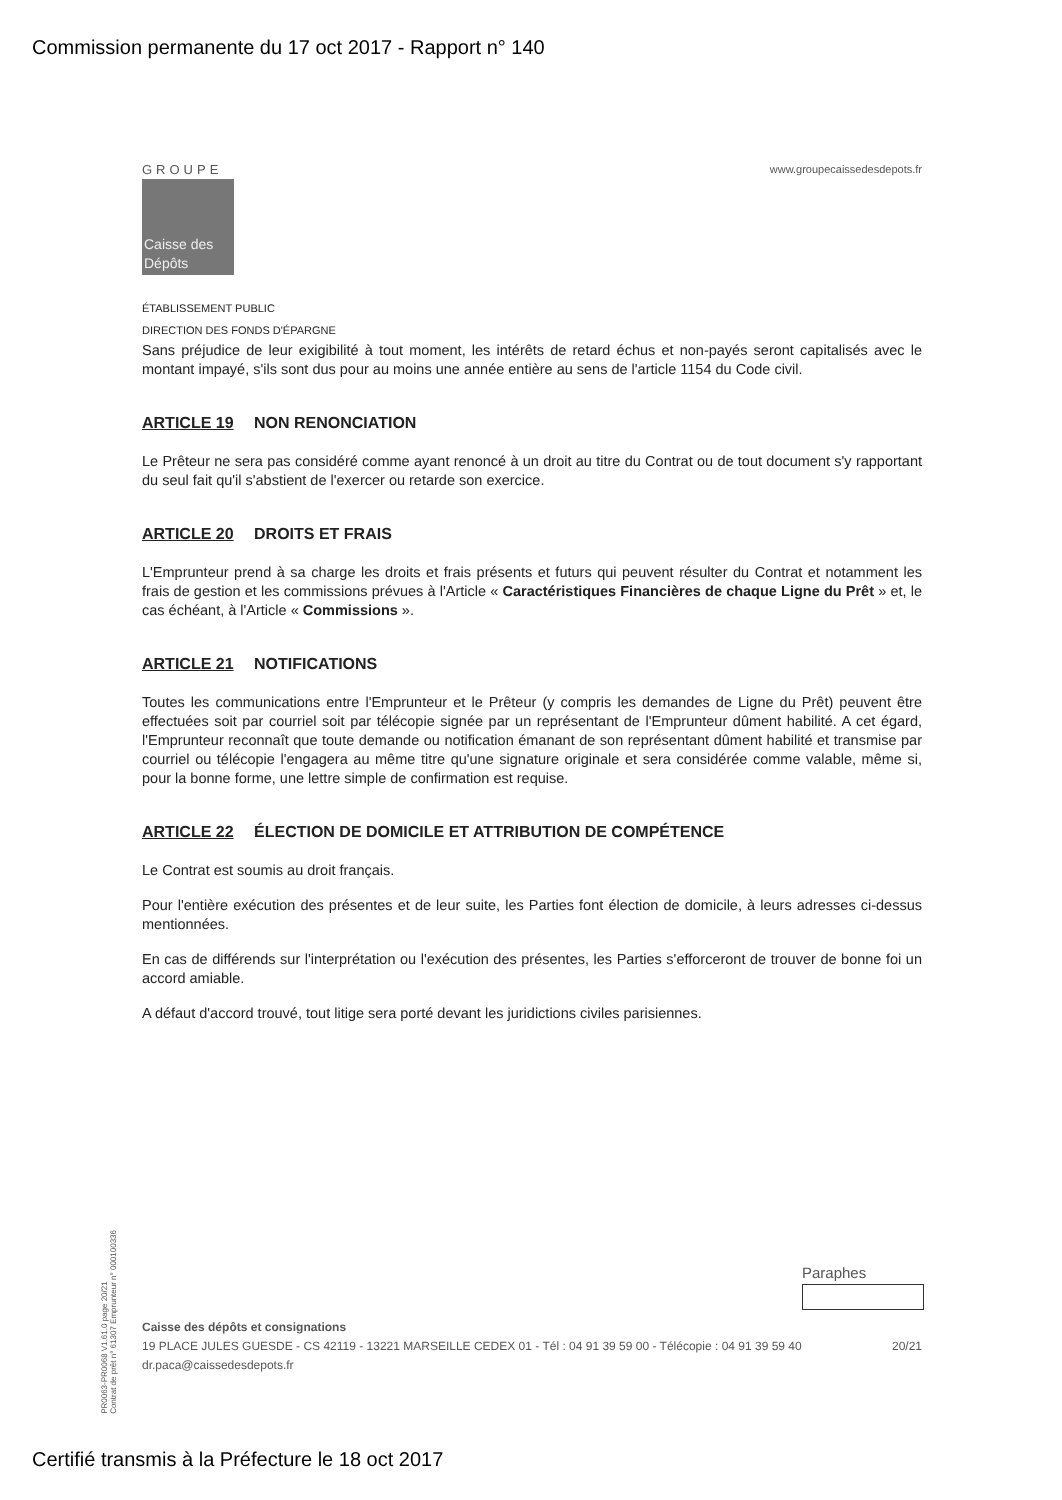Commission permanente du 17 oct 2017 - Rapport n° 140
GROUPE
Caisse des Dépôts
www.groupecaissedesdepots.fr
ÉTABLISSEMENT PUBLIC
DIRECTION DES FONDS D'ÉPARGNE
Sans préjudice de leur exigibilité à tout moment, les intérêts de retard échus et non-payés seront capitalisés avec le montant impayé, s'ils sont dus pour au moins une année entière au sens de l'article 1154 du Code civil.
ARTICLE 19 NON RENONCIATION
Le Prêteur ne sera pas considéré comme ayant renoncé à un droit au titre du Contrat ou de tout document s'y rapportant du seul fait qu'il s'abstient de l'exercer ou retarde son exercice.
ARTICLE 20 DROITS ET FRAIS
L'Emprunteur prend à sa charge les droits et frais présents et futurs qui peuvent résulter du Contrat et notamment les frais de gestion et les commissions prévues à l'Article « Caractéristiques Financières de chaque Ligne du Prêt » et, le cas échéant, à l'Article « Commissions ».
ARTICLE 21 NOTIFICATIONS
Toutes les communications entre l'Emprunteur et le Prêteur (y compris les demandes de Ligne du Prêt) peuvent être effectuées soit par courriel soit par télécopie signée par un représentant de l'Emprunteur dûment habilité. A cet égard, l'Emprunteur reconnaît que toute demande ou notification émanant de son représentant dûment habilité et transmise par courriel ou télécopie l'engagera au même titre qu'une signature originale et sera considérée comme valable, même si, pour la bonne forme, une lettre simple de confirmation est requise.
ARTICLE 22 ÉLECTION DE DOMICILE ET ATTRIBUTION DE COMPÉTENCE
Le Contrat est soumis au droit français.
Pour l'entière exécution des présentes et de leur suite, les Parties font élection de domicile, à leurs adresses ci-dessus mentionnées.
En cas de différends sur l'interprétation ou l'exécution des présentes, les Parties s'efforceront de trouver de bonne foi un accord amiable.
A défaut d'accord trouvé, tout litige sera porté devant les juridictions civiles parisiennes.
Paraphes
Caisse des dépôts et consignations
19 PLACE JULES GUESDE - CS 42119 - 13221 MARSEILLE CEDEX 01 - Tél : 04 91 39 59 00 - Télécopie : 04 91 39 59 40
dr.paca@caissedesdepots.fr
20/21
PR0063-PR0068 V1.61.0 page 20/21
Contrat de prêt n° 61307 Emprunteur n° 000100336
Certifié transmis à la Préfecture le 18 oct 2017